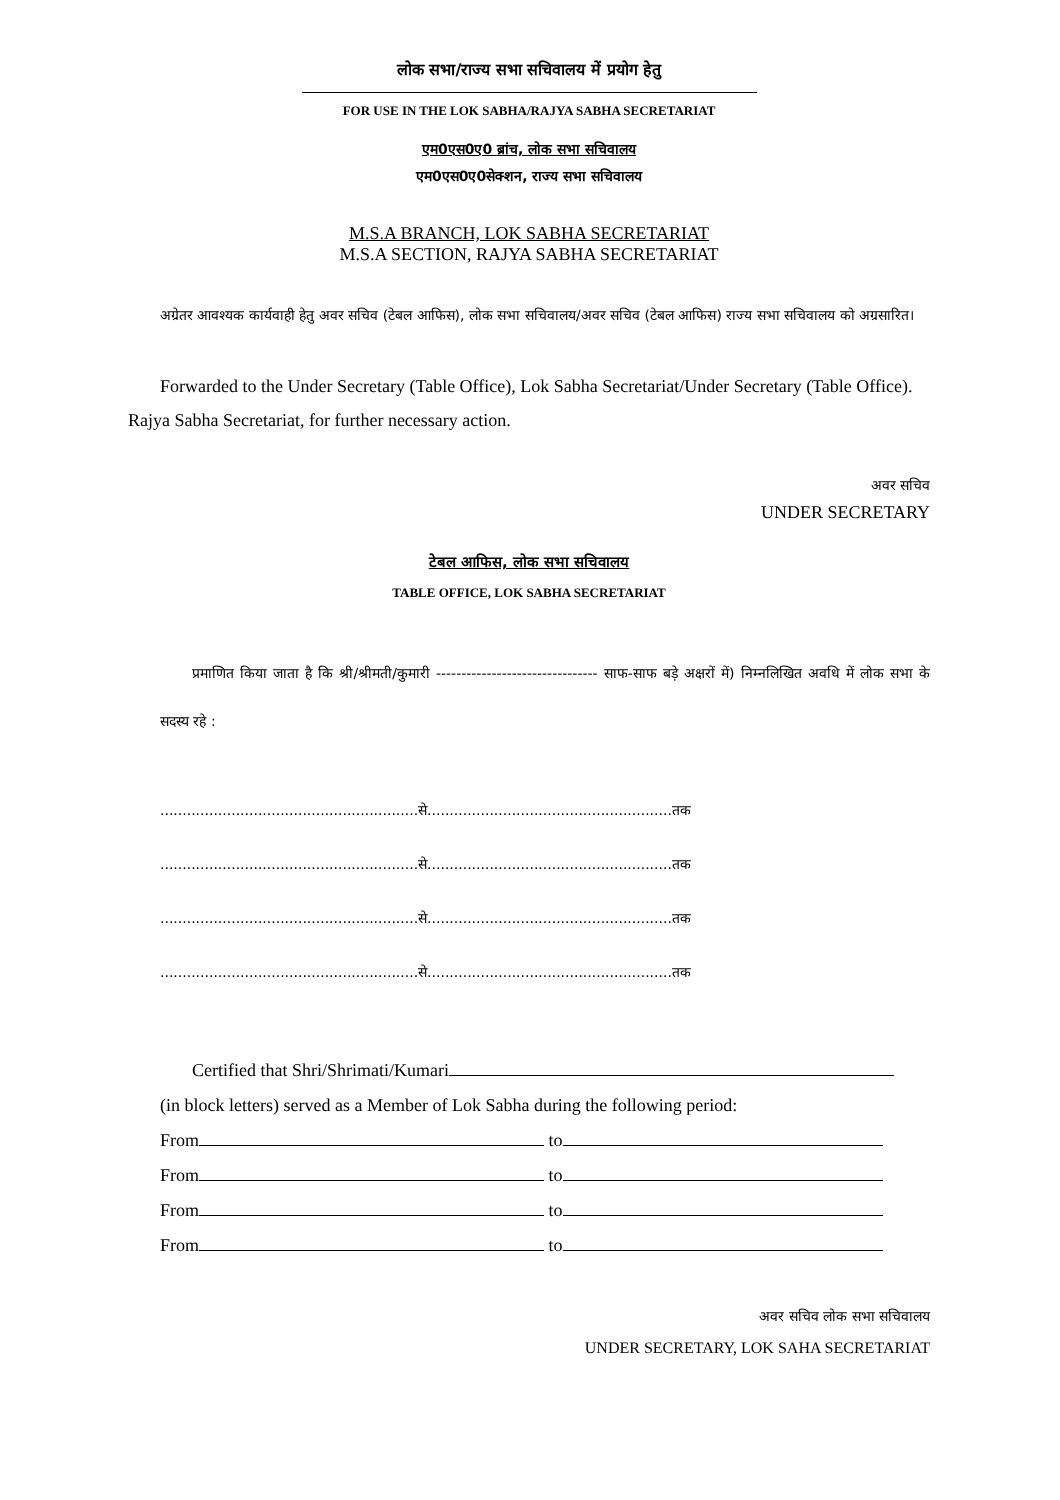लोक सभा/राज्य सभा सचिवालय में प्रयोग हेतु
FOR USE IN THE LOK SABHA/RAJYA SABHA SECRETARIAT
एम0एस0ए0 ब्रांच, लोक सभा सचिवालय
एम0एस0ए0सेक्शन, राज्य सभा सचिवालय
M.S.A BRANCH, LOK SABHA SECRETARIAT
M.S.A SECTION, RAJYA SABHA SECRETARIAT
अग्रेतर आवश्यक कार्यवाही हेतु अवर सचिव (टेबल आफिस), लोक सभा सचिवालय/अवर सचिव (टेबल आफिस) राज्य सभा सचिवालय को अग्रसारित।
Forwarded to the Under Secretary (Table Office), Lok Sabha Secretariat/Under Secretary (Table Office). Rajya Sabha Secretariat, for further necessary action.
अवर सचिव
UNDER SECRETARY
टेबल आफिस, लोक सभा सचिवालय
TABLE OFFICE, LOK SABHA SECRETARIAT
प्रमाणित किया जाता है कि श्री/श्रीमती/कुमारी -------------------------------- साफ-साफ बड़े अक्षरों में) निम्नलिखित अवधि में लोक सभा के सदस्य रहे :
..........................................................से.......................................................तक
..........................................................से.......................................................तक
..........................................................से.......................................................तक
..........................................................से.......................................................तक
Certified that Shri/Shrimati/Kumari
(in block letters) served as a Member of Lok Sabha during the following period:
From to
From to
From to
From to
अवर सचिव लोक सभा सचिवालय
UNDER SECRETARY, LOK SAHA SECRETARIAT